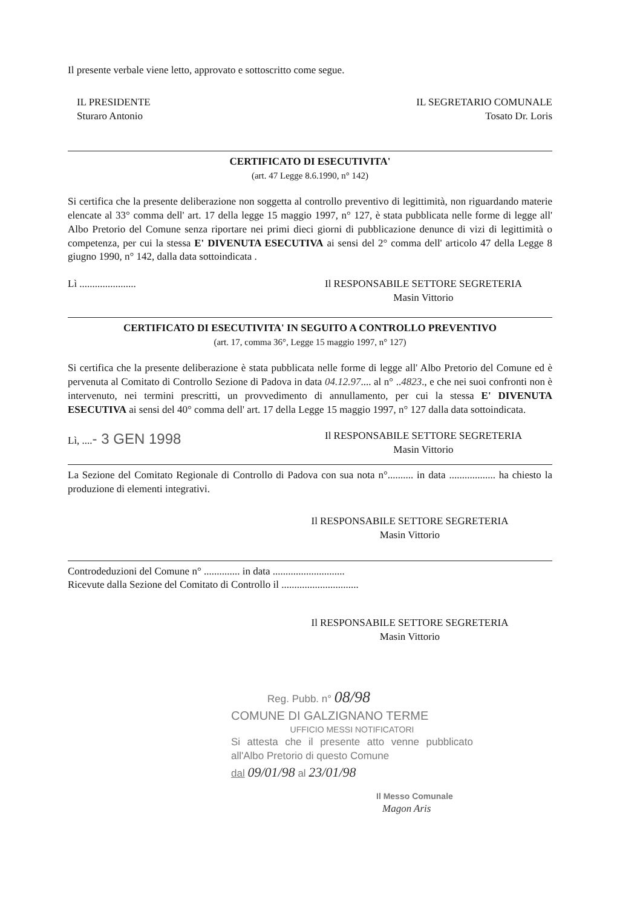Il presente verbale viene letto, approvato e sottoscritto come segue.
IL PRESIDENTE
Sturaro Antonio
IL SEGRETARIO COMUNALE
Tosato Dr. Loris
CERTIFICATO DI ESECUTIVITA'
(art. 47 Legge 8.6.1990, n° 142)
Si certifica che la presente deliberazione non soggetta al controllo preventivo di legittimità, non riguardando materie elencate al 33° comma dell' art. 17 della legge 15 maggio 1997, n° 127, è stata pubblicata nelle forme di legge all' Albo Pretorio del Comune senza riportare nei primi dieci giorni di pubblicazione denunce di vizi di legittimità o competenza, per cui la stessa E' DIVENUTA ESECUTIVA ai sensi del 2° comma dell' articolo 47 della Legge 8 giugno 1990, n° 142, dalla data sottoindicata .
Lì ...................... Il RESPONSABILE SETTORE SEGRETERIA
Masin Vittorio
CERTIFICATO DI ESECUTIVITA' IN SEGUITO A CONTROLLO PREVENTIVO
(art. 17, comma 36°, Legge 15 maggio 1997, n° 127)
Si certifica che la presente deliberazione è stata pubblicata nelle forme di legge all' Albo Pretorio del Comune ed è pervenuta al Comitato di Controllo Sezione di Padova in data 04.12.97.... al n° ..4823., e che nei suoi confronti non è intervenuto, nei termini prescritti, un provvedimento di annullamento, per cui la stessa E' DIVENUTA ESECUTIVA ai sensi del 40° comma dell' art. 17 della Legge 15 maggio 1997, n° 127 dalla data sottoindicata.
Lì, ....- 3 GEN 1998
Il RESPONSABILE SETTORE SEGRETERIA
Masin Vittorio
La Sezione del Comitato Regionale di Controllo di Padova con sua nota n°.......... in data .................. ha chiesto la produzione di elementi integrativi.
Il RESPONSABILE SETTORE SEGRETERIA
Masin Vittorio
Controdeduzioni del Comune n° .............. in data ............................
Ricevute dalla Sezione del Comitato di Controllo il ..............................
Il RESPONSABILE SETTORE SEGRETERIA
Masin Vittorio
Reg. Pubb. n° 08/98
COMUNE DI GALZIGNANO TERME
UFFICIO MESSI NOTIFICATORI
Si attesta che il presente atto venne pubblicato all'Albo Pretorio di questo Comune
dal 09/01/98 al 23/01/98
Il Messo Comunale
Magon Aris